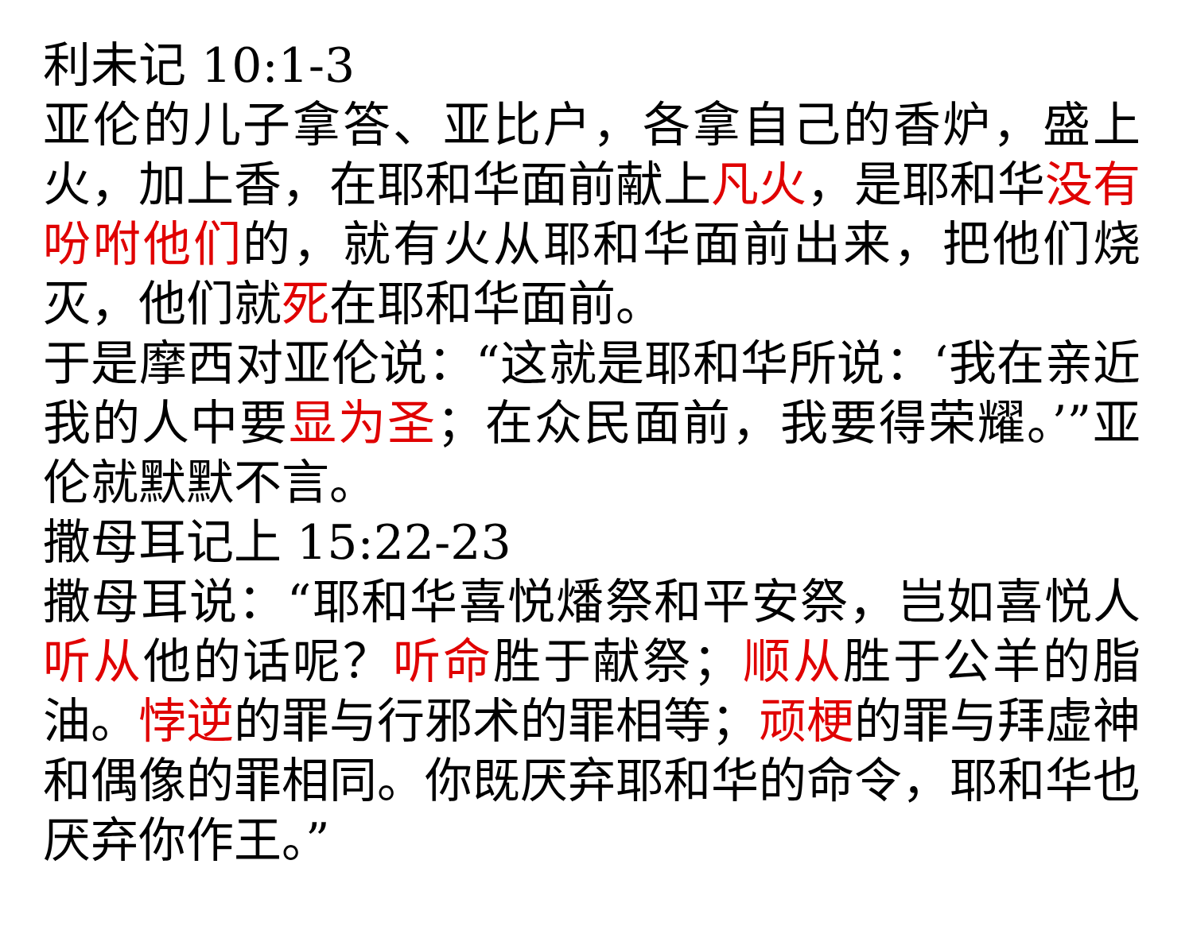利未记 10:1-3
亚伦的儿子拿答、亚比户，各拿自己的香炉，盛上火，加上香，在耶和华面前献上凡火，是耶和华没有吩咐他们的，就有火从耶和华面前出来，把他们烧灭，他们就死在耶和华面前。
于是摩西对亚伦说：“这就是耶和华所说：‘我在亲近我的人中要显为圣；在众民面前，我要得荣耀。’”亚伦就默默不言。
撒母耳记上 15:22-23
撒母耳说：“耶和华喜悦燔祭和平安祭，岂如喜悦人听从他的话呢？听命胜于献祭；顺从胜于公羊的脂油。悖逆的罪与行邪术的罪相等；顽梗的罪与拜虚神和偶像的罪相同。你既厌弃耶和华的命令，耶和华也厌弃你作王。”